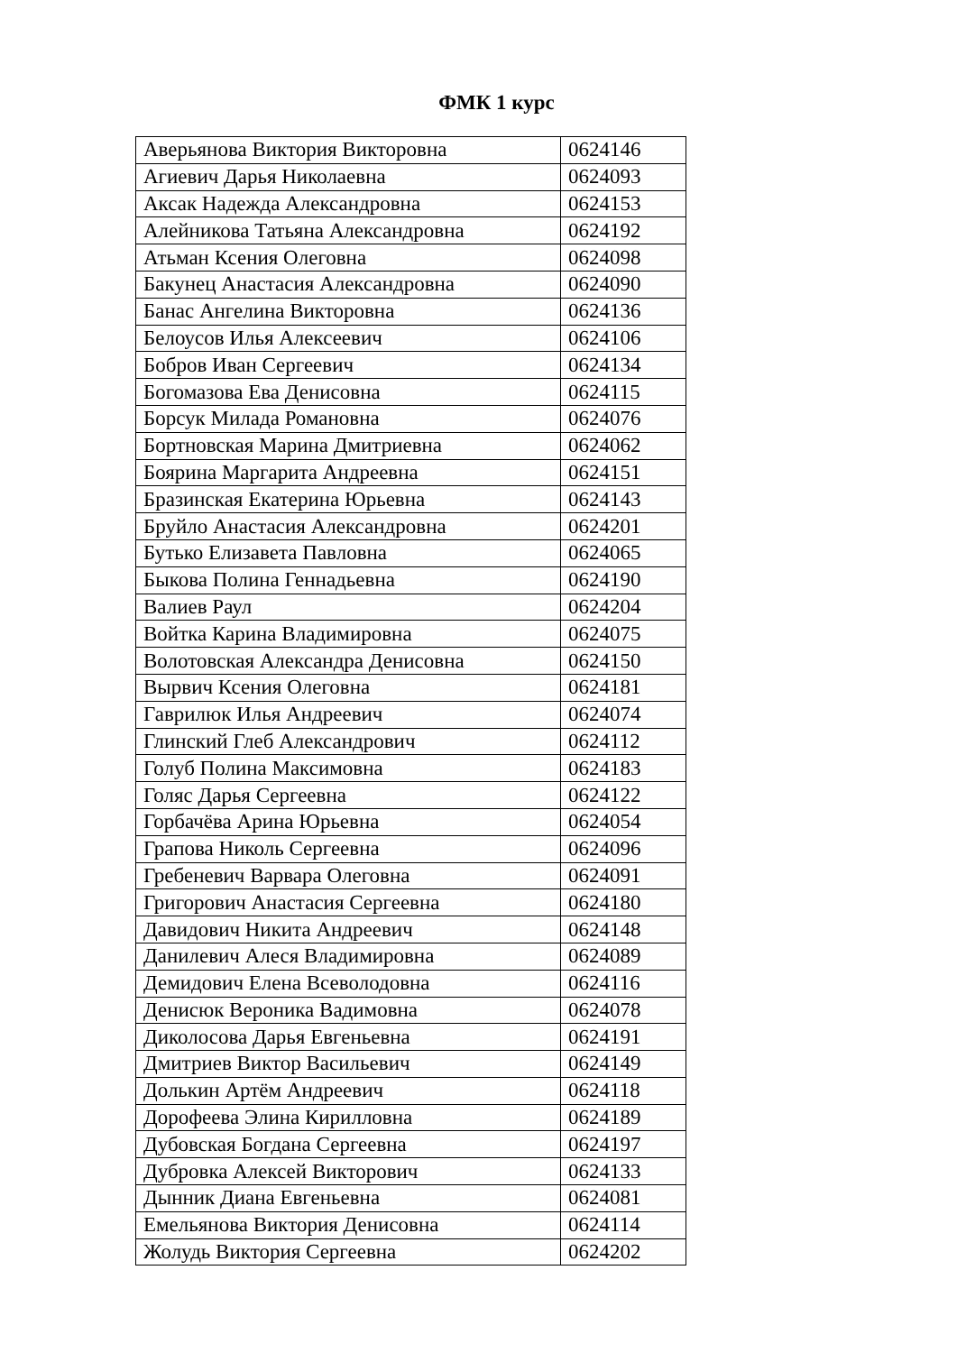ФМК 1 курс
| Аверьянова Виктория Викторовна | 0624146 |
| Агиевич Дарья Николаевна | 0624093 |
| Аксак Надежда Александровна | 0624153 |
| Алейникова Татьяна Александровна | 0624192 |
| Атьман Ксения Олеговна | 0624098 |
| Бакунец Анастасия Александровна | 0624090 |
| Банас Ангелина Викторовна | 0624136 |
| Белоусов Илья Алексеевич | 0624106 |
| Бобров Иван Сергеевич | 0624134 |
| Богомазова Ева Денисовна | 0624115 |
| Борсук Милада Романовна | 0624076 |
| Бортновская Марина Дмитриевна | 0624062 |
| Боярина Маргарита Андреевна | 0624151 |
| Бразинская Екатерина Юрьевна | 0624143 |
| Бруйло Анастасия Александровна | 0624201 |
| Бутько Елизавета Павловна | 0624065 |
| Быкова Полина Геннадьевна | 0624190 |
| Валиев Раул | 0624204 |
| Войтка Карина Владимировна | 0624075 |
| Волотовская Александра Денисовна | 0624150 |
| Вырвич Ксения Олеговна | 0624181 |
| Гаврилюк Илья Андреевич | 0624074 |
| Глинский Глеб Александрович | 0624112 |
| Голуб Полина Максимовна | 0624183 |
| Голяс Дарья Сергеевна | 0624122 |
| Горбачёва Арина Юрьевна | 0624054 |
| Грапова Николь Сергеевна | 0624096 |
| Гребеневич Варвара Олеговна | 0624091 |
| Григорович Анастасия Сергеевна | 0624180 |
| Давидович Никита Андреевич | 0624148 |
| Данилевич Алеся Владимировна | 0624089 |
| Демидович Елена Всеволодовна | 0624116 |
| Денисюк Вероника Вадимовна | 0624078 |
| Диколосова Дарья Евгеньевна | 0624191 |
| Дмитриев Виктор Васильевич | 0624149 |
| Долькин Артём Андреевич | 0624118 |
| Дорофеева Элина Кирилловна | 0624189 |
| Дубовская Богдана Сергеевна | 0624197 |
| Дубровка Алексей Викторович | 0624133 |
| Дынник Диана Евгеньевна | 0624081 |
| Емельянова Виктория Денисовна | 0624114 |
| Жолудь Виктория Сергеевна | 0624202 |